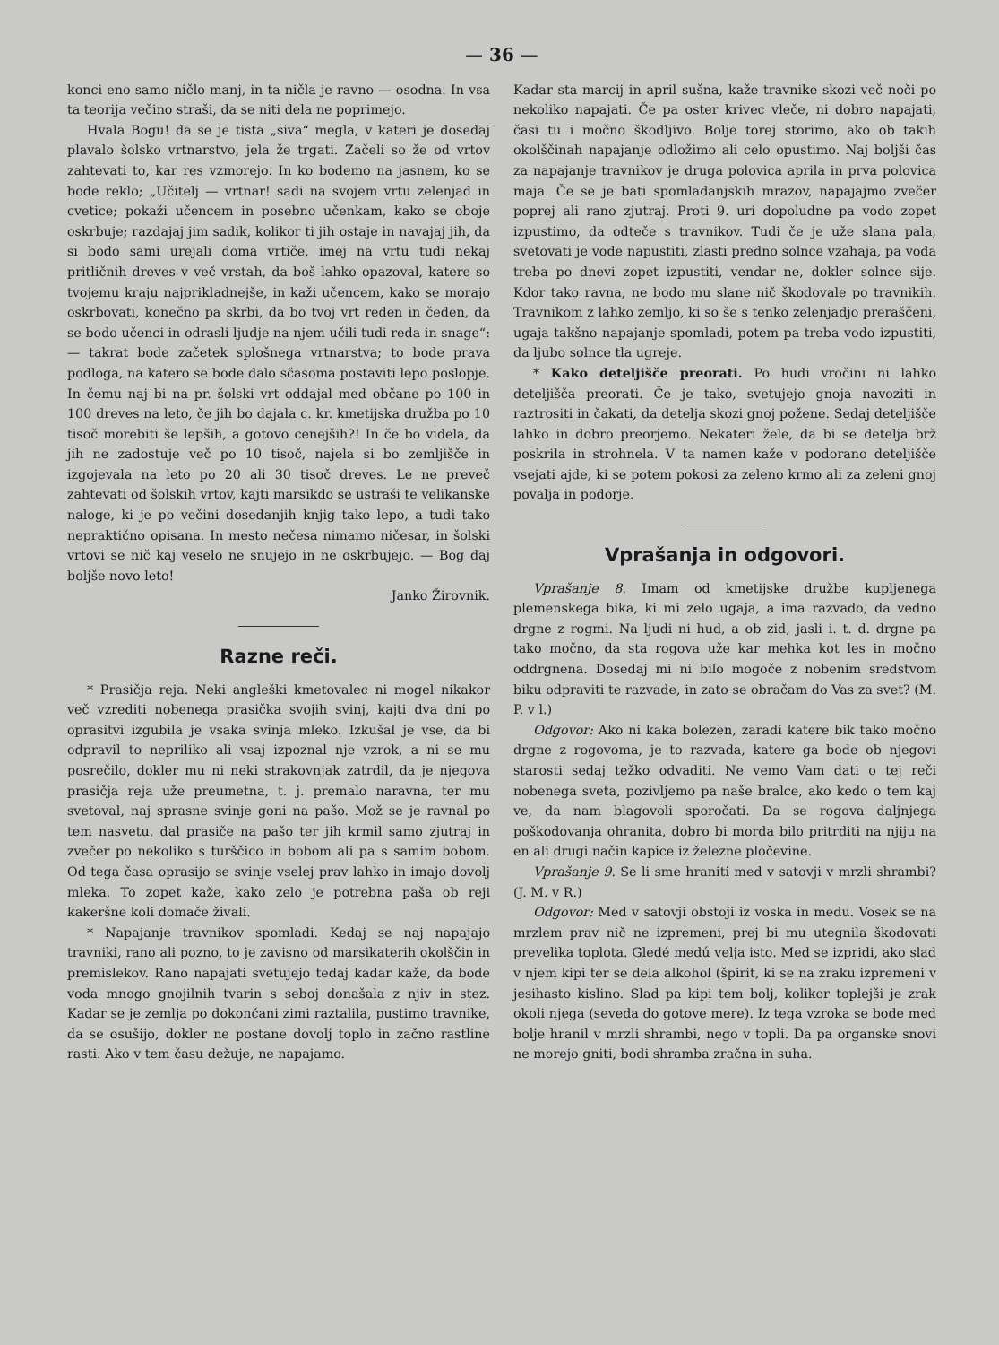— 36 —
konci eno samo ničlo manj, in ta ničla je ravno — osodna. In vsa ta teorija večino straši, da se niti dela ne poprimejo.
Hvala Bogu! da se je tista „siva“ megla, v kateri je dosedaj plavalo šolsko vrtnarstvo, jela že trgati. Začeli so že od vrtov zahtevati to, kar res vzmorejo. In ko bodemo na jasnem, ko se bode reklo; „Učitelj — vrtnar! sadi na svojem vrtu zelenjad in cvetice; pokaži učencem in posebno učenkam, kako se oboje oskrbuje; razdajaj jim sadik, kolikor ti jih ostaje in navajaj jih, da si bodo sami urejali doma vrtiče, imej na vrtu tudi nekaj pritličnih dreves v več vrstah, da boš lahko opazoval, katere so tvojemu kraju najprikladnejše, in kaži učencem, kako se morajo oskrbovati, konečno pa skrbi, da bo tvoj vrt reden in čeden, da se bodo učenci in odrasli ljudje na njem učili tudi reda in snage“: — takrat bode začetek splošnega vrtnarstva; to bode prava podloga, na katero se bode dalo sčasoma postaviti lepo poslopje. In čemu naj bi na pr. šolski vrt oddajal med občane po 100 in 100 dreves na leto, če jih bo dajala c. kr. kmetijska družba po 10 tisoč morebiti še lepših, a gotovo cenejših?! In če bo videla, da jih ne zadostuje več po 10 tisoč, najela si bo zemljišče in izgojevala na leto po 20 ali 30 tisoč dreves. Le ne preveč zahtevati od šolskih vrtov, kajti marsikdo se ustraši te velikanske naloge, ki je po večini dosedanjih knjig tako lepo, a tudi tako nepraktično opisana. In mesto nečesa nimamo ničesar, in šolski vrtovi se nič kaj veselo ne snujejo in ne oskrbujejo. — Bog daj boljše novo leto!
Janko Žirovnik.
Razne reči.
* Prasičja reja. Neki angleški kmetovalec ni mogel nikakor več vzrediti nobenega prasička svojih svinj, kajti dva dni po oprasitvi izgubila je vsaka svinja mleko. Izkušal je vse, da bi odpravil to nepriliko ali vsaj izpoznal nje vzrok, a ni se mu posrečilo, dokler mu ni neki strakovnjak zatrdil, da je njegova prasičja reja uže preumetna, t. j. premalo naravna, ter mu svetoval, naj sprasne svinje goni na pašo. Mož se je ravnal po tem nasvetu, dal prasiče na pašo ter jih krmil samo zjutraj in zvečer po nekoliko s turščico in bobom ali pa s samim bobom. Od tega časa oprasijo se svinje vselej prav lahko in imajo dovolj mleka. To zopet kaže, kako zelo je potrebna paša ob reji kakeršne koli domače živali.
* Napajanje travnikov spomladi. Kedaj se naj napajajo travniki, rano ali pozno, to je zavisno od marsikaterih okolščin in premislekov. Rano napajati svetujejo tedaj kadar kaže, da bode voda mnogo gnojilnih tvarin s seboj donašala z njiv in stez. Kadar se je zemlja po dokončani zimi raztalila, pustimo travnike, da se osušijo, dokler ne postane dovolj toplo in začno rastline rasti. Ako v tem času dežuje, ne napajamo.
Kadar sta marcij in april sušna, kaže travnike skozi več noči po nekoliko napajati. Če pa oster krivec vleče, ni dobro napajati, časi tu i močno škodljivo. Bolje torej storimo, ako ob takih okolščinah napajanje odložimo ali celo opustimo. Naj boljši čas za napajanje travnikov je druga polovica aprila in prva polovica maja. Če se je bati spomladanjskih mrazov, napajajmo zvečer poprej ali rano zjutraj. Proti 9. uri dopoludne pa vodo zopet izpustimo, da odteče s travnikov. Tudi če je uže slana pala, svetovati je vode napustiti, zlasti predno solnce vzahaja, pa voda treba po dnevi zopet izpustiti, vendar ne, dokler solnce sije. Kdor tako ravna, ne bodo mu slane nič škodovale po travnikih. Travnikom z lahko zemljo, ki so še s tenko zelenjadjo preraščeni, ugaja takšno napajanje spomladi, potem pa treba vodo izpustiti, da ljubo solnce tla ugreje.
* Kako deteljišče preorati. Po hudi vročini ni lahko deteljišča preorati. Če je tako, svetujejo gnoja navoziti in raztrositi in čakati, da detelja skozi gnoj požene. Sedaj deteljišče lahko in dobro preorjemo. Nekateri žele, da bi se detelja brž poskrila in strohnela. V ta namen kaže v podorano deteljišče vsejati ajde, ki se potem pokosi za zeleno krmo ali za zeleni gnoj povalja in podorje.
Vprašanja in odgovori.
Vprašanje 8. Imam od kmetijske družbe kupljenega plemenskega bika, ki mi zelo ugaja, a ima razvado, da vedno drgne z rogmi. Na ljudi ni hud, a ob zid, jasli i. t. d. drgne pa tako močno, da sta rogova uže kar mehka kot les in močno oddrgnena. Dosedaj mi ni bilo mogoče z nobenim sredstvom biku odpraviti te razvade, in zato se obračam do Vas za svet? (M. P. v l.)
Odgovor: Ako ni kaka bolezen, zaradi katere bik tako močno drgne z rogovoma, je to razvada, katere ga bode ob njegovi starosti sedaj težko odvaditi. Ne vemo Vam dati o tej reči nobenega sveta, pozivljemo pa naše bralce, ako kedo o tem kaj ve, da nam blagovoli sporočati. Da se rogova daljnjega poškodovanja ohranita, dobro bi morda bilo pritrditi na njiju na en ali drugi način kapice iz železne pločevine.
Vprašanje 9. Se li sme hraniti med v satovji v mrzli shrambi? (J. M. v R.)
Odgovor: Med v satovji obstoji iz voska in medu. Vosek se na mrzlem prav nič ne izpremeni, prej bi mu utegnila škodovati prevelika toplota. Gledé medú velja isto. Med se izpridi, ako slad v njem kipi ter se dela alkohol (špirit, ki se na zraku izpremeni v jesihasto kislino. Slad pa kipi tem bolj, kolikor toplejši je zrak okoli njega (seveda do gotove mere). Iz tega vzroka se bode med bolje hranil v mrzli shrambi, nego v topli. Da pa organske snovi ne morejo gniti, bodi shramba zračna in suha.